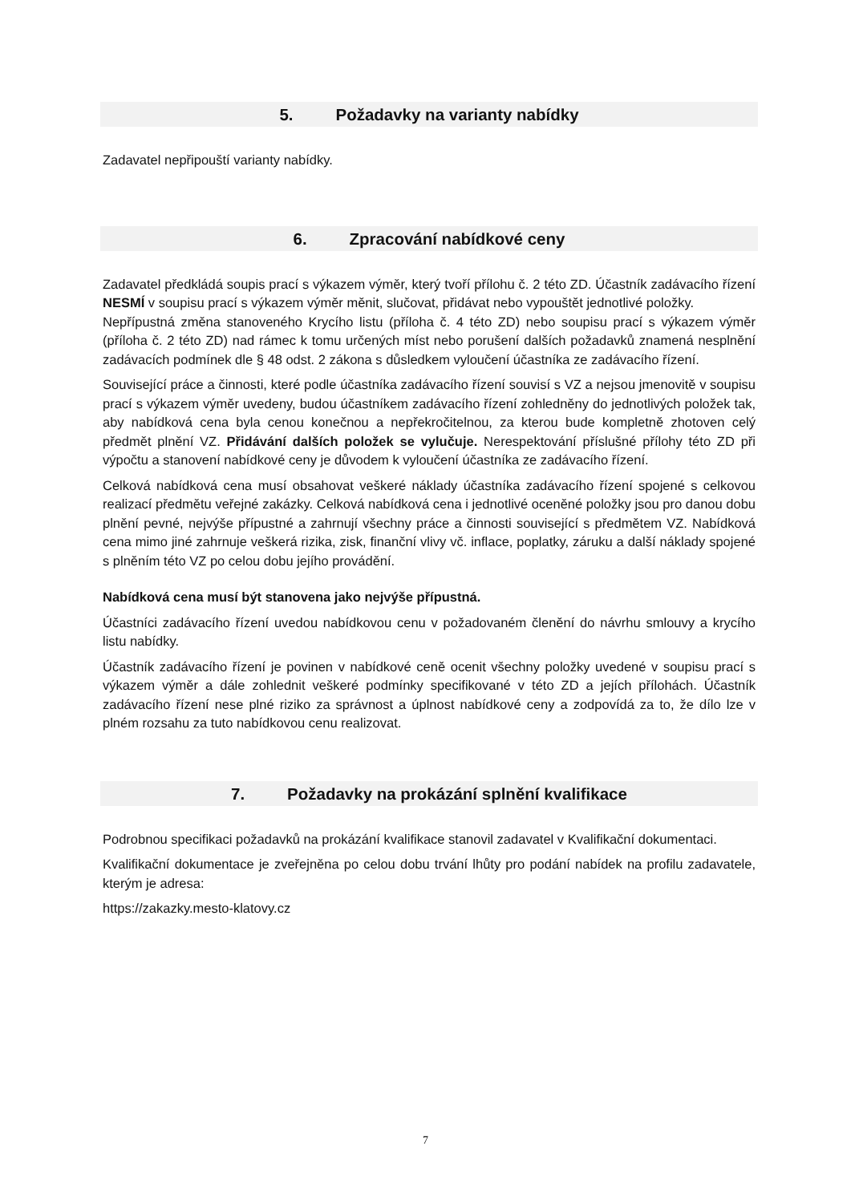5. Požadavky na varianty nabídky
Zadavatel nepřipouští varianty nabídky.
6. Zpracování nabídkové ceny
Zadavatel předkládá soupis prací s výkazem výměr, který tvoří přílohu č. 2 této ZD. Účastník zadávacího řízení NESMÍ v soupisu prací s výkazem výměr měnit, slučovat, přidávat nebo vypouštět jednotlivé položky.
Nepřípustná změna stanoveného Krycího listu (příloha č. 4 této ZD) nebo soupisu prací s výkazem výměr (příloha č. 2 této ZD) nad rámec k tomu určených míst nebo porušení dalších požadavků znamená nesplnění zadávacích podmínek dle § 48 odst. 2 zákona s důsledkem vyloučení účastníka ze zadávacího řízení.
Související práce a činnosti, které podle účastníka zadávacího řízení souvisí s VZ a nejsou jmenovitě v soupisu prací s výkazem výměr uvedeny, budou účastníkem zadávacího řízení zohledněny do jednotlivých položek tak, aby nabídková cena byla cenou konečnou a nepřekročitelnou, za kterou bude kompletně zhotoven celý předmět plnění VZ. Přidávání dalších položek se vylučuje. Nerespektování příslušné přílohy této ZD při výpočtu a stanovení nabídkové ceny je důvodem k vyloučení účastníka ze zadávacího řízení.
Celková nabídková cena musí obsahovat veškeré náklady účastníka zadávacího řízení spojené s celkovou realizací předmětu veřejné zakázky. Celková nabídková cena i jednotlivé oceněné položky jsou pro danou dobu plnění pevné, nejvýše přípustné a zahrnují všechny práce a činnosti související s předmětem VZ. Nabídková cena mimo jiné zahrnuje veškerá rizika, zisk, finanční vlivy vč. inflace, poplatky, záruku a další náklady spojené s plněním této VZ po celou dobu jejího provádění.
Nabídková cena musí být stanovena jako nejvýše přípustná.
Účastníci zadávacího řízení uvedou nabídkovou cenu v požadovaném členění do návrhu smlouvy a krycího listu nabídky.
Účastník zadávacího řízení je povinen v nabídkové ceně ocenit všechny položky uvedené v soupisu prací s výkazem výměr a dále zohlednit veškeré podmínky specifikované v této ZD a jejích přílohách. Účastník zadávacího řízení nese plné riziko za správnost a úplnost nabídkové ceny a zodpovídá za to, že dílo lze v plném rozsahu za tuto nabídkovou cenu realizovat.
7. Požadavky na prokázání splnění kvalifikace
Podrobnou specifikaci požadavků na prokázání kvalifikace stanovil zadavatel v Kvalifikační dokumentaci.
Kvalifikační dokumentace je zveřejněna po celou dobu trvání lhůty pro podání nabídek na profilu zadavatele, kterým je adresa:
https://zakazky.mesto-klatovy.cz
7